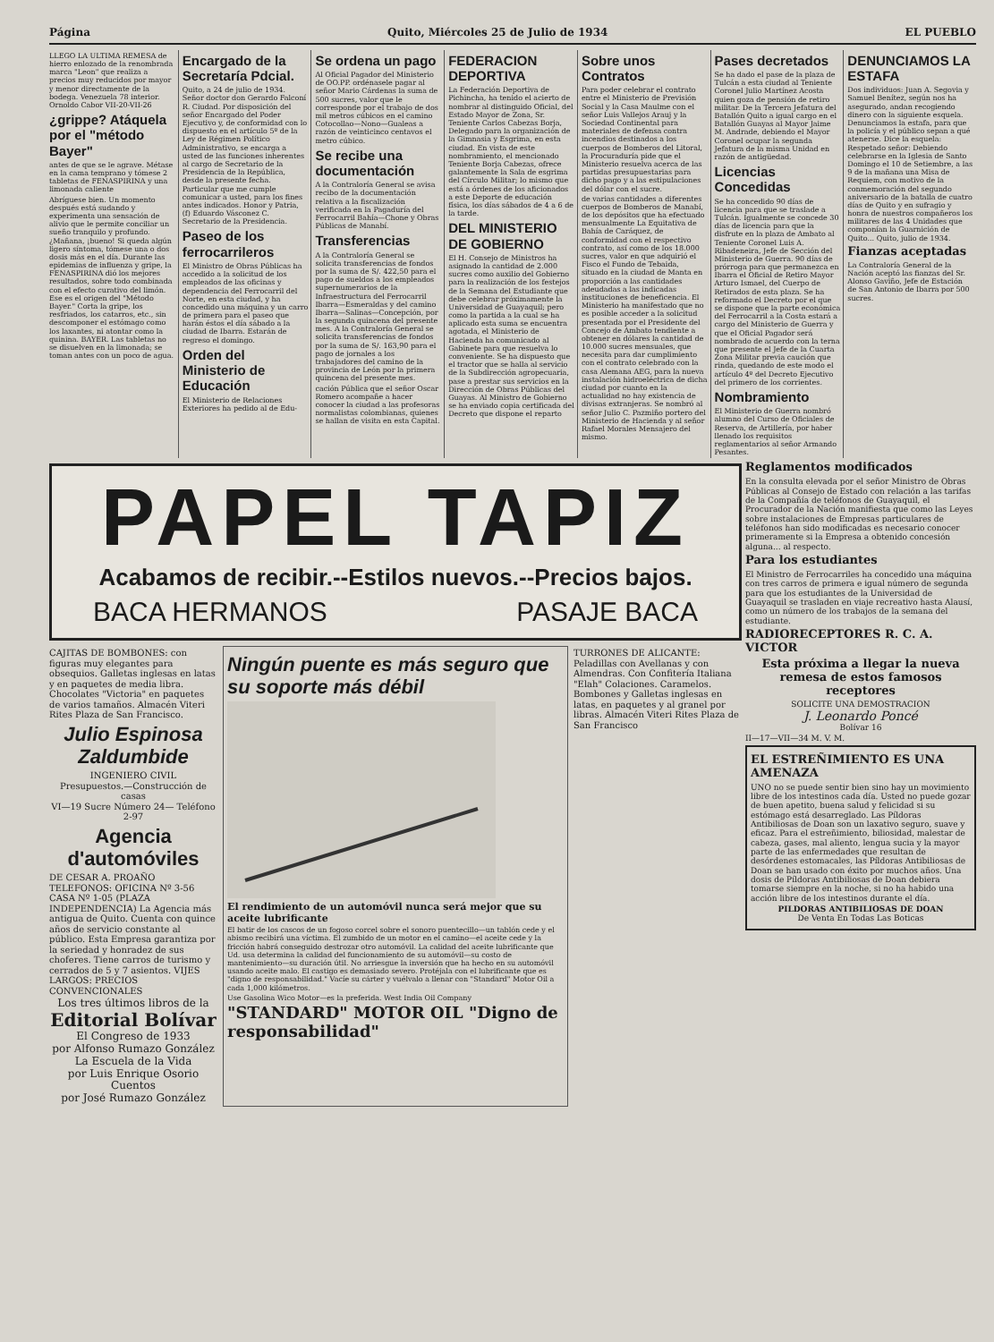Página Quito, Miércoles 25 de Julio de 1934 EL PUEBLO
LLEGO LA ULTIMA REMESA de hierro enlozado de la renombrada marca "Leon" que realiza a precios muy reducidos por mayor y menor directamente de la bodega. Venezuela 78 interior. Ornoldo Cabor VII-20-VII-26
¿grippe? Atáquela por el "método Bayer"
antes de que se le agrave. Métase en la cama temprano y tómese 2 tabletas de FENASPIRINA y una limonada caliente
Abríguese bien. Un momento después está sudando y experimenta una sensación de alivio que le permite conciliar un sueño tranquilo y profundo. ¿Mañana, ¡bueno! Si queda algún ligero síntoma, tómese una o dos dosis más en el día. Durante las epidemias de influenza y gripe, la FENASPIRINA dió los mejores resultados, sobre todo combinada con el efecto curativo del limón. Ese es el origen del "Método Bayer." Corta la gripe, los resfriados, los catarros, etc., sin descomponer el estómago como los laxantes, ni atontar como la quinina. BAYER. Las tabletas no se disuelven en la limonada; se toman antes con un poco de agua.
Encargado de la Secretaría Pdcial.
Quito, a 24 de julio de 1934. Señor doctor don Gerardo Falconí R. Ciudad. Por disposición del señor Encargado del Poder Ejecutivo y, de conformidad con lo dispuesto en el artículo 5º de la Ley de Régimen Político Administrativo, se encarga a usted de las funciones inherentes al cargo de Secretario de la Presidencia de la República, desde la presente fecha. Particular que me cumple comunicar a usted, para los fines antes indicados. Honor y Patria, (f) Eduardo Vásconez C. Secretario de la Presidencia.
Paseo de los ferrocarrileros
El Ministro de Obras Públicas ha accedido a la solicitud de los empleados de las oficinas y dependencia del Ferrocarril del Norte, en esta ciudad, y ha concedido una máquina y un carro de primera para el paseo que harán éstos el día sábado a la ciudad de Ibarra. Estarán de regreso el domingo.
Orden del Ministerio de Educación
El Ministerio de Relaciones Exteriores ha pedido al de Edu-
Se ordena un pago
Al Oficial Pagador del Ministerio de OO.PP. ordénasele pagar al señor Mario Cárdenas la suma de 500 sucres, valor que le corresponde por el trabajo de dos mil metros cúbicos en el camino Cotocollao—Nono—Gualeas a razón de veinticinco centavos el metro cúbico.
Se recibe una documentación
A la Contraloría General se avisa recibo de la documentación relativa a la fiscalización verificada en la Pagaduría del Ferrocarril Bahía—Chone y Obras Públicas de Manabí.
Transferencias
A la Contraloría General se solicita transferencias de fondos por la suma de S/. 422,50 para el pago de sueldos a los empleados supernumerarios de la Infraestructura del Ferrocarril Ibarra—Esmeraldas y del camino Ibarra—Salinas—Concepción, por la segunda quincena del presente mes. A la Contraloría General se solicita transferencias de fondos por la suma de S/. 163,90 para el pago de jornales a los trabajadores del camino de la provincia de León por la primera quincena del presente mes.
cación Pública que el señor Oscar Romero acompañe a hacer conocer la ciudad a las profesoras normalistas colombianas, quienes se hallan de visita en esta Capital.
FEDERACION DEPORTIVA
La Federación Deportiva de Pichincha, ha tenido el acierto de nombrar al distinguido Oficial, del Estado Mayor de Zona, Sr. Teniente Carlos Cabezas Borja, Delegado para la organización de la Gimnasia y Esgrima, en esta ciudad. En vista de este nombramiento, el mencionado Teniente Borja Cabezas, ofrece galantemente la Sala de esgrima del Círculo Militar; lo mismo que está a órdenes de los aficionados a este Deporte de educación física, los días sábados de 4 a 6 de la tarde.
DEL MINISTERIO DE GOBIERNO
El H. Consejo de Ministros ha asignado la cantidad de 2.000 sucres como auxilio del Gobierno para la realización de los festejos de la Semana del Estudiante que debe celebrar próximamente la Universidad de Guayaquil; pero como la partida a la cual se ha aplicado esta suma se encuentra agotada, el Ministerio de Hacienda ha comunicado al Gabinete para que resuelva lo conveniente. Se ha dispuesto que el tractor que se halla al servicio de la Subdirección agropecuaria, pase a prestar sus servicios en la Dirección de Obras Públicas del Guayas. Al Ministro de Gobierno se ha enviado copia certificada del Decreto que dispone el reparto
Sobre unos Contratos
Para poder celebrar el contrato entre el Ministerio de Previsión Social y la Casa Maulme con el señor Luis Vallejos Arauj y la Sociedad Continental para materiales de defensa contra incendios destinados a los cuerpos de Bomberos del Litoral, la Procuraduría pide que el Ministerio resuelva acerca de las partidas presupuestarias para dicho pago y a las estipulaciones del dólar con el sucre.
de varias cantidades a diferentes cuerpos de Bomberos de Manabí, de los depósitos que ha efectuado mensualmente La Equitativa de Bahía de Caráquez, de conformidad con el respectivo contrato, así como de los 18.000 sucres, valor en que adquirió el Fisco el Fundo de Tebaida, situado en la ciudad de Manta en proporción a las cantidades adeudadas a las indicadas instituciones de beneficencia. El Ministerio ha manifestado que no es posible acceder a la solicitud presentada por el Presidente del Concejo de Ambato tendiente a obtener en dólares la cantidad de 10.000 sucres mensuales, que necesita para dar cumplimiento con el contrato celebrado con la casa Alemana AEG, para la nueva instalación hidroeléctrica de dicha ciudad por cuanto en la actualidad no hay existencia de divisas extranjeras. Se nombró al señor Julio C. Pazmiño portero del Ministerio de Hacienda y al señor Rafael Morales Mensajero del mismo.
Pases decretados
Se ha dado el pase de la plaza de Tulcán a esta ciudad al Teniente Coronel Julio Martínez Acosta quien goza de pensión de retiro militar. De la Tercera Jefatura del Batallón Quito a igual cargo en el Batallón Guayas al Mayor Jaime M. Andrade, debiendo el Mayor Coronel ocupar la segunda Jefatura de la misma Unidad en razón de antigüedad.
Licencias Concedidas
Se ha concedido 90 días de licencia para que se traslade a Tulcán. Igualmente se concede 30 días de licencia para que la disfrute en la plaza de Ambato al Teniente Coronel Luis A. Ribadeneira, Jefe de Sección del Ministerio de Guerra. 90 días de prórroga para que permanezca en Ibarra el Oficial de Retiro Mayor Arturo Ismael, del Cuerpo de Retirados de esta plaza. Se ha reformado el Decreto por el que se dispone que la parte económica del Ferrocarril a la Costa estará a cargo del Ministerio de Guerra y que el Oficial Pagador será nombrado de acuerdo con la terna que presente el Jefe de la Cuarta Zona Militar previa caución que rinda, quedando de este modo el artículo 4º del Decreto Ejecutivo del primero de los corrientes.
Nombramiento
El Ministerio de Guerra nombró alumno del Curso de Oficiales de Reserva, de Artillería, por haber llenado los requisitos reglamentarios al señor Armando Pesantes.
DENUNCIAMOS LA ESTAFA
Dos individuos: Juan A. Segovia y Samuel Benítez, según nos ha asegurado, andan recogiendo dinero con la siguiente esquela. Denunciamos la estafa, para que la policía y el público sepan a qué atenerse. Dice la esquela: Respetado señor: Debiendo celebrarse en la Iglesia de Santo Domingo el 10 de Setiembre, a las 9 de la mañana una Misa de Requiem, con motivo de la conmemoración del segundo aniversario de la batalla de cuatro días de Quito y en sufragio y honra de nuestros compañeros los militares de las 4 Unidades que componían la Guarnición de Quito... Quito, julio de 1934.
Fianzas aceptadas
La Contraloría General de la Nación aceptó las fianzas del Sr. Alonso Gaviño, Jefe de Estación de San Antonio de Ibarra por 500 sucres.
PAPEL TAPIZ
Acabamos de recibir.--Estilos nuevos.--Precios bajos.
BACA HERMANOS PASAJE BACA
CAJITAS DE BOMBONES: con figuras muy elegantes para obsequios. Galletas inglesas en latas y en paquetes de media libra. Chocolates "Victoria" en paquetes de varios tamaños. Almacén Viteri Rites Plaza de San Francisco.
Julio Espinosa Zaldumbide
INGENIERO CIVIL
Presupuestos.—Construcción de casas
VI—19 Sucre Número 24— Teléfono 2-97
Agencia d'automóviles
DE CESAR A. PROAÑO TELEFONOS: OFICINA Nº 3-56 CASA Nº 1-05 (PLAZA INDEPENDENCIA) La Agencia más antigua de Quito. Cuenta con quince años de servicio constante al público. Esta Empresa garantiza por la seriedad y honradez de sus choferes. Tiene carros de turismo y cerrados de 5 y 7 asientos. VIJES LARGOS: PRECIOS CONVENCIONALES
Los tres últimos libros de la
Editorial Bolívar
El Congreso de 1933
por Alfonso Rumazo González
La Escuela de la Vida
por Luis Enrique Osorio
Cuentos
por José Rumazo González
Ningún puente es más seguro que su soporte más débil
El rendimiento de un automóvil nunca será mejor que su aceite lubrificante
El batir de los cascos de un fogoso corcel sobre el sonoro puentecillo—un tablón cede y el abismo recibirá una víctima. El zumbido de un motor en el camino—el aceite cede y la fricción habrá conseguido destrozar otro automóvil. La calidad del aceite lubrificante que Ud. usa determina la calidad del funcionamiento de su automóvil—su costo de mantenimiento—su duración útil. No arriesgue la inversión que ha hecho en su automóvil usando aceite malo. El castigo es demasiado severo. Protéjala con el lubrificante que es "digno de responsabilidad." Vacíe su cárter y vuélvalo a llenar con "Standard" Motor Oil a cada 1,000 kilómetros.
Use Gasolina Wico Motor—es la preferida. West India Oil Company
"STANDARD" MOTOR OIL "Digno de responsabilidad"
TURRONES DE ALICANTE: Peladillas con Avellanas y con Almendras. Con Confitería Italiana "Elah" Colaciones. Caramelos. Bombones y Galletas inglesas en latas, en paquetes y al granel por libras. Almacén Viteri Rites Plaza de San Francisco
Reglamentos modificados
En la consulta elevada por el señor Ministro de Obras Públicas al Consejo de Estado con relación a las tarifas de la Compañía de teléfonos de Guayaquil, el Procurador de la Nación manifiesta que como las Leyes sobre instalaciones de Empresas particulares de teléfonos han sido modificadas es necesario conocer primeramente si la Empresa a obtenido concesión alguna... al respecto.
Para los estudiantes
El Ministro de Ferrocarriles ha concedido una máquina con tres carros de primera e igual número de segunda para que los estudiantes de la Universidad de Guayaquil se trasladen en viaje recreativo hasta Alausí, como un número de los trabajos de la semana del estudiante.
RADIORECEPTORES R. C. A. VICTOR
Esta próxima a llegar la nueva remesa de estos famosos receptores
SOLICITE UNA DEMOSTRACION
J. Leonardo Poncé
Bolívar 16
II—17—VII—34 M. V. M.
EL ESTREÑIMIENTO ES UNA AMENAZA
UNO no se puede sentir bien sino hay un movimiento libre de los intestinos cada día. Usted no puede gozar de buen apetito, buena salud y felicidad si su estómago está desarreglado. Las Píldoras Antibiliosas de Doan son un laxativo seguro, suave y eficaz. Para el estreñimiento, biliosidad, malestar de cabeza, gases, mal aliento, lengua sucia y la mayor parte de las enfermedades que resultan de desórdenes estomacales, las Píldoras Antibiliosas de Doan se han usado con éxito por muchos años. Una dosis de Píldoras Antibiliosas de Doan debiera tomarse siempre en la noche, si no ha habido una acción libre de los intestinos durante el día.
PILDORAS ANTIBILIOSAS DE DOAN
De Venta En Todas Las Boticas